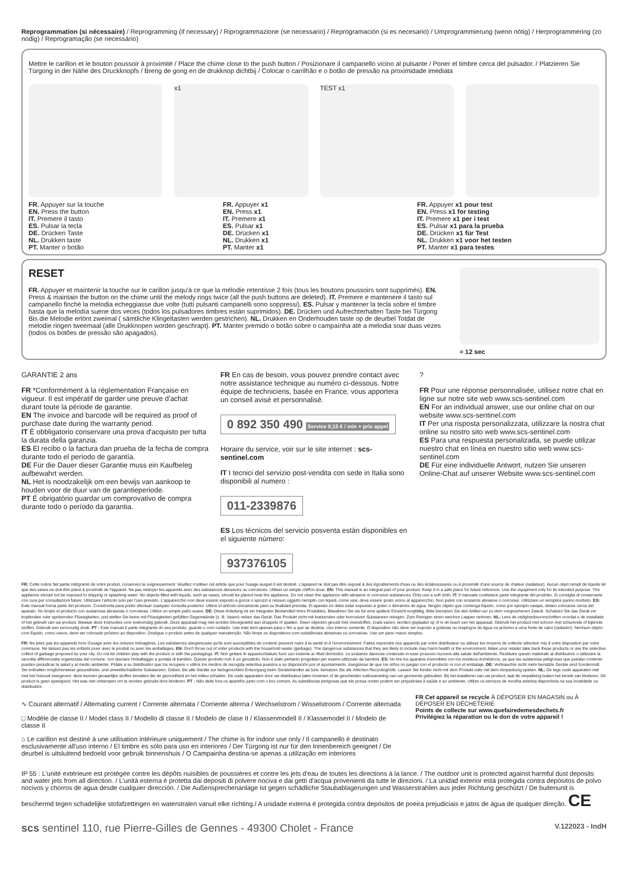Reprogrammation (si nécessaire) / Reprogramming (if necessary) / Riprogrammazione (se necessario) / Reprogramación (si es necesario) / Umprogrammierung (wenn nötig) / Herprogrammering (zo nodig) / Reprogramação (se necessário)
Mettre le carillon et le bouton poussoir à proximité / Place the chime close to the push button / Posizionare il campanello vicino al pulsante / Poner el timbre cerca del pulsador. / Platzieren Sie Türgong in der Nähe des Druckknopfs / Breng de gong en de drukknop dichtbij / Colocar o carrilhão e o botão de pressão na proximidade imediata
x1 TEST x1
FR. Appuyer sur la touche
EN. Press the button
IT. Premere il tasto
ES. Pulsar la tecla
DE. Drücken Taste
NL. Drukken taste
PT. Manter o botão
FR. Appuyer x1
EN. Press x1
IT. Premere x1
ES. Pulsar x1
DE. Drücken x1
NL. Drukken x1
PT. Manter x1
FR. Appuyer x1 pour test
EN. Press x1 for testing
IT. Premere x1 per i test
ES. Pulsar x1 para la prueba
DE. Drücken x1 für Test
NL. Drukken x1 voor het testen
PT. Manter x1 para testes
RESET
FR. Appuyer et maintenir la touche sur le carillon jusqu'à ce que la mélodie retentisse 2 fois (tous les boutons poussoirs sont supprimés). EN. Press & maintain the button on the chime until the melody rings twice (all the push buttons are deleted). IT. Premere e mantenere il tasto sul campanello finché la melodia echeggiasse due volte (tutti pulsanti campanelli sono soppressi). ES. Pulsar y mantener la tecla sobre el timbre hasta que la melodía suene dos veces (todos los pulsadores timbres están suprimidos). DE. Drücken und Aufrechterhalten Taste bei Türgong Bis die Melodie ertönt zweimal ( sämtliche Klingeltasten werden gestrichen). NL. Drukken en Onderhouden taste op de deurbel Totdat de melodie ringen tweemaal (alle Drukknopen worden geschrapt). PT. Manter premido o botão sobre o campaínha até a melodia soar duas vezes (todos os botões de pressão são apagados).
≈ 12 sec
GARANTIE 2 ans
FR *Conformément à la réglementation Française en vigueur. Il est impératif de garder une preuve d'achat durant toute la période de garantie.
EN The invoice and barcode will be required as proof of purchase date during the warranty period.
IT È obbligatorio conservare una prova d'acquisto per tutta la durata della garanzia.
ES El recibo o la factura dan prueba de la fecha de compra durante todo el período de garantía.
DE Für die Dauer dieser Garantie muss ein Kaufbeleg aufbewahrt werden.
NL Het is noodzakelijk om een bewijs van aankoop te houden voor de duur van de garantieperiode.
PT É obrigatório guardar um comprovativo de compra durante todo o período da garantia.
FR En cas de besoin, vous pouvez prendre contact avec notre assistance technique au numéro ci-dessous. Notre équipe de techniciens, basée en France, vous apportera un conseil avisé et personnalisé.
0 892 350 490 Service 0,15 € / min + prix appel
Horaire du service, voir sur le site internet : scs-sentinel.com
IT I tecnici del servizio post-vendita con sede in Italia sono disponibili al numero :
011-2339876
ES Los técnicos del servicio posventa están disponibles en el siguiente número:
937376105
?
FR Pour une réponse personnalisée, utilisez notre chat en ligne sur notre site web www.scs-sentinel.com
EN For an individual answer, use our online chat on our website www.scs-sentinel.com
IT Per una risposta personalizzata, utilizzare la nostra chat online su nostro sito web www.scs-sentinel.com
ES Para una respuesta personalizada, se puede utilizar nuestro chat en línea en nuestro sitio web www.scs-sentinel.com
DE Für eine individuelle Antwort, nutzen Sie unseren Online-Chat auf unserer Website www.scs-sentinel.com
FR: Cette notice fait partie intégrante de votre produit, conservez-la soigneusement. Veuillez n'utiliser cet article que pour l'usage auquel il est destiné. L'appareil ne doit pas être exposé à des égouttements d'eau ou des éclaboussures ou à proximité d'une source de chaleur (radiateur). Aucun objet rempli de liquide tel que des vases ne doit être placé à proximité de l'appareil. Ne pas nettoyer les appareils avec des substances abrasives ou corrosives. Utiliser un simple chiffon doux. EN: This manual is an integral part of your product. Keep it in a safe place for future reference. Use the equipment only for its intended purpose. The appliance should not be exposed to dripping or splashing water. No objects filled with liquids, such as vases, should be placed near the appliance. Do not clean the appliance with abrasive or corrosive substances. Only use a soft cloth. IT: Il manuale costituisce parte integrante del prodotto. Si consiglia di conservarla con cura per consultazioni future. Utilizzare l'articolo solo per l'uso previsto. L'apparecchio non deve essere esposto a gocce o spruzzi e nessun oggetto riempito con liquidi, come vasi, deve essere posto vicino al apparecchio. Non pulire con sostanze abrasive o corrosive. Utilizzare un semplice panno morbido. ES: Este manual forma parte del producto. Consérvela para poder efectuar cualquier consulta posterior. Utilice el artículo únicamente para su finalidad prevista. El aparato no debe estar expuesto a goteo o derrames de agua. Ningún objeto que contenga líquido, como por ejemplo vasijas, deben colocarse cerca del aparato. No limpie el producto con sustancias abrasivas o corrosivas. Utilice un simple paño suave. DE: Diese Anleitung ist ein Integraler Bestandteil ihres Produktes. Bewahren Sie sie für eine spätere Einsicht sorgfältig. Bitte benutzen Sie den Artikel nur zu dem vorgesehenen Zweck. Schützen Sie das Gerät vor tropfenden oder spritzenden Flüssigkeiten, und stellen Sie keine mit Flüssigkeiten gefüllten Gegenstände (z. B. Vasen) neben das Gerät. Das Produkt nicht mit kratzenden oder korrosiven Substanzen reinigen. Zum Reinigen einen weichen Lappen nehmen. NL: Lees de veiligheidsvoorschriften voordat u de installatie of het gebruik van uw product. Bewaar deze instructies voor toekomstig gebruik. Deze apparaat mag niet worden blootgesteld aan druppels of spatten. Geen objecten gevuld met vloeistoffen, zoals vazen, worden geplaatst op of in de buurt van het apparaat. Gebruik het product niet schoon met schurende of bijtende stoffen. Gebruik een eenvoudig doek. PT : Este manual é parte integrante do seu produto, guarde-o com cuidado. Use este item apenas para o fim a que se destina. Uso interno somente. O dispositivo não deve ser exposto a goteiras ou respingos de água ou próximo a uma fonte de calor (radiador). Nenhum objeto com líquido, como vasos, deve ser colocado próximo ao dispositivo. Desligue o produto antes de qualquer manutenção. Não limpe os dispositivos com substâncias abrasivas ou corrosivas. Use um pano macio simples.
FR: Ne jetez pas les appareils hors d'usage avec les ordures ménagères. Les substances dangereuses qu'ils sont susceptibles de contenir peuvent nuire à la santé et à l'environnement. Faites reprendre ces appareils par votre distributeur ou utilisez les moyens de collecte sélective mis à votre disposition par votre commune. Ne laissez pas les enfants jouer avec le produit ou avec les emballages. EN: Don't throw out of order products with the household waste (garbage). The dangerous substances that they are likely to include may harm health or the environment. Make your retailer take back these products or use the selective collect of garbage proposed by your city. Do not let children play with the product or with the packagings. IT: Non gettare le apparecchiature fuori uso insieme ai rifiuti domestici. Le sostanze dannose contenute in esse possono nuocere alla salute dell'ambiente. Restituire questo materiale al distributore o utilizzare la raccolta differenziata organizzata dal comune. non lasciare l'imballaggio a portata di bambini. Questo prodotto non è un giocattolo. Non è stato pertanto progettato per essere utilizzato da bambini. ES: No tire los aparatos inservibles con los residuos domésticos, ya que las sustancias peligrosas que puedan contener pueden perjudicar la salud y al medio ambiente. Pídale a su distribuidor que los recupere o utilice los medios de recogida selectiva puestos a su disposición por el ayuntamiento. Asegúrese de que los niños no juegan con el producto or con el embalaje. DE: Verbrauchte nicht mehr benützte Geräte sind Sondermüll. Sie enthalten möglicherweise gesundheits- und umweltschädliche Substanzen. Geben Sie alte Geräte zur fachgerechten Entsorgung beim Gerätehändler ab bzw. benutzen Sie die örtlichen Recyclinghöfe. Lassen Sie Kinder nicht mit dem Produkt oder mit dem Verpackung spielen. NL: De lege oude apparaten niet met het huisvuil meegeven: deze kunnen gevaarlijke stoffen bevatten die de gezondheid en het milieu schaden. De oude apparaten door uw distributeur laten innemen of de gescheiden vuilinzameling van uw gemeente gebruiken. Bij het installeren van uw product, laat de verpakking buiten het bereik van kinderen. Dit product is geen speelgoed. Het was niet ontworpen om te worden gebruikt door kinderen. PT : Não deite fora os aparelho junto com o lixo comum. As substâncias perigosas que ele possa conter podem ser prejudiciais à saúde e ao ambiente. Utilize os serviços de recolha seletiva disponíveis na sua localidade ou distribuidor.
∿ Courant alternatif / Alternating current / Corrente alternata / Corriente alterna / Wechselstrom / Wisselstroom / Corrente alternada
□ Modèle de classe II / Model class II / Modello di classe II / Modelo de clase II / Klassenmodell II / Klassemodel II / Modelo de classe II
⌂ Le carillon est destiné à une utilisation intérieure uniquement / The chime is for indoor use only / Il campanello è destinato esclusivamente all'uso interno / El timbre es sólo para uso en interiores / Der Türgong ist nur für den Innenbereich geeignet / De deurbel is uitsluitend bedoeld voor gebruik binnenshuis / O Campainha destina-se apenas a utilização em interiores
FR Cet appareil se recycle À DÉPOSER EN MAGASIN ou À DÉPOSER EN DÉCHETERIE
Points de collecte sur www.quefairedemesdechets.fr
Privilégiez la réparation ou le don de votre appareil !
IP 55 : L'unité extérieure est protégée contre les dépôts nuisibles de poussières et contre les jets d'eau de toutes les directions à la lance. / The outdoor unit is protected against harmful dust deposits and water jets from all direction. / L'unità esterna è protetta dai depositi di polvere nociva e dai getti d'acqua provenienti da tutte le direzioni. / La unidad exterior está protegida contra depósitos de polvo nocivos y chorros de agua desde cualquier dirección. / Die Außensprechenanlage ist gegen schädliche Staubablagerungen und Wasserstrahlen aus jeder Richtung geschützt / De buitenunit is beschermd tegen schadelijke stofafzettingen en waterstralen vanuit elke richting./ A unidade externa é protegida contra depósitos de poeira prejudiciais e jatos de água de qualquer direção. CE
scs sentinel 110, rue Pierre-Gilles de Gennes - 49300 Cholet - France V.122023 - IndH